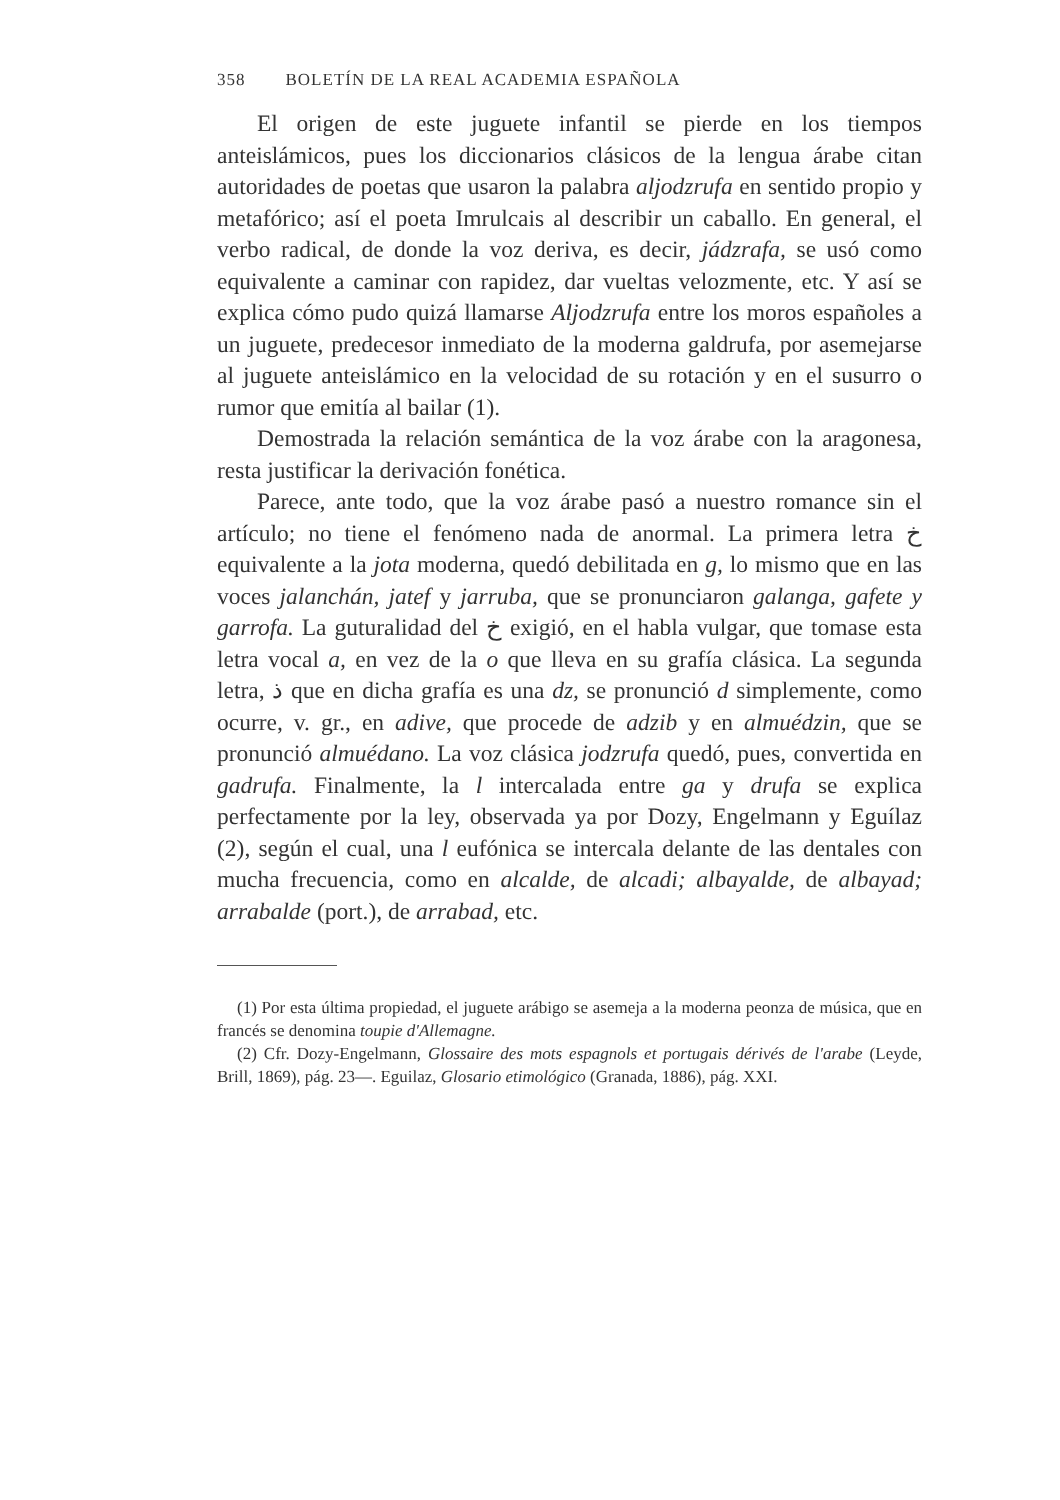358 BOLETÍN DE LA REAL ACADEMIA ESPAÑOLA
El origen de este juguete infantil se pierde en los tiempos anteislámicos, pues los diccionarios clásicos de la lengua árabe citan autoridades de poetas que usaron la palabra aljodzrufa en sentido propio y metafórico; así el poeta Imrulcais al describir un caballo. En general, el verbo radical, de donde la voz deriva, es decir, jádzrafa, se usó como equivalente a caminar con rapidez, dar vueltas velozmente, etc. Y así se explica cómo pudo quizá llamarse Aljodzrufa entre los moros españoles a un juguete, predecesor inmediato de la moderna galdrufa, por asemejarse al juguete anteislámico en la velocidad de su rotación y en el susurro o rumor que emitía al bailar (1).
Demostrada la relación semántica de la voz árabe con la aragonesa, resta justificar la derivación fonética.
Parece, ante todo, que la voz árabe pasó a nuestro romance sin el artículo; no tiene el fenómeno nada de anormal. La primera letra خ equivalente a la jota moderna, quedó debilitada en g, lo mismo que en las voces jalanchán, jatef y jarruba, que se pronunciaron galanga, gafete y garrofa. La guturalidad del خ exigió, en el habla vulgar, que tomase esta letra vocal a, en vez de la o que lleva en su grafía clásica. La segunda letra, ذ que en dicha grafía es una dz, se pronunció d simplemente, como ocurre, v. gr., en adive, que procede de adzib y en almuédzin, que se pronunció almuédano. La voz clásica jodzrufa quedó, pues, convertida en gadrufa. Finalmente, la l intercalada entre ga y drufa se explica perfectamente por la ley, observada ya por Dozy, Engelmann y Eguílaz (2), según el cual, una l eufónica se intercala delante de las dentales con mucha frecuencia, como en alcalde, de alcadi; albayalde, de albayad; arrabalde (port.), de arrabad, etc.
(1) Por esta última propiedad, el juguete arábigo se asemeja a la moderna peonza de música, que en francés se denomina toupie d'Allemagne.
(2) Cfr. Dozy-Engelmann, Glossaire des mots espagnols et portugais dérivés de l'arabe (Leyde, Brill, 1869), pág. 23—. Eguilaz, Glosario etimológico (Granada, 1886), pág. XXI.